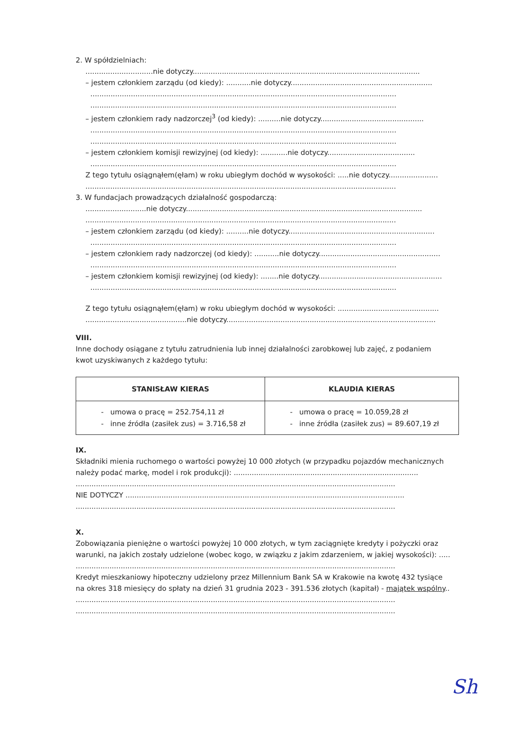2. W spółdzielniach:
..............................nie dotyczy.....................................................................................................
– jestem członkiem zarządu (od kiedy): ...........nie dotyczy...............................................................
........................................................................................................................................
........................................................................................................................................
– jestem członkiem rady nadzorczej<sup>3</sup> (od kiedy): ..........nie dotyczy..............................................
........................................................................................................................................
........................................................................................................................................
– jestem członkiem komisji rewizyjnej (od kiedy): ............nie dotyczy.......................................
........................................................................................................................................
Z tego tytułu osiągnąłem(ęłam) w roku ubiegłym dochód w wysokości: .....nie dotyczy......................
..........................................................................................................................................
3. W fundacjach prowadzących działalność gospodarczą:
...........................nie dotyczy.........................................................................................................
..........................................................................................................................................
– jestem członkiem zarządu (od kiedy): ..........nie dotyczy.................................................................
........................................................................................................................................
– jestem członkiem rady nadzorczej (od kiedy): ...........nie dotyczy......................................................
........................................................................................................................................
– jestem członkiem komisji rewizyjnej (od kiedy): ........nie dotyczy.......................................................
........................................................................................................................................
Z tego tytułu osiągnąłem(ęłam) w roku ubiegłym dochód w wysokości: .............................................
.............................................nie dotyczy.............................................................................................
VIII.
Inne dochody osiągane z tytułu zatrudnienia lub innej działalności zarobkowej lub zajęć, z podaniem
kwot uzyskiwanych z każdego tytułu:
| STANISŁAW KIERAS | KLAUDIA KIERAS |
| --- | --- |
| umowa o pracę = 252.754,11 zł inne źródła (zasiłek zus) = 3.716,58 zł | umowa o pracę = 10.059,28 zł inne źródła (zasiłek zus) = 89.607,19 zł |
IX.
Składniki mienia ruchomego o wartości powyżej 10 000 złotych (w przypadku pojazdów mechanicznych
należy podać markę, model i rok produkcji): ..................................................................................
..............................................................................................................................................
NIE DOTYCZY ............................................................................................................................
..............................................................................................................................................
X.
Zobowiązania pieniężne o wartości powyżej 10 000 złotych, w tym zaciągnięte kredyty i pożyczki oraz
warunki, na jakich zostały udzielone (wobec kogo, w związku z jakim zdarzeniem, w jakiej wysokości): .....
..............................................................................................................................................
Kredyt mieszkaniowy hipoteczny udzielony przez Millennium Bank SA w Krakowie na kwotę 432 tysiące
na okres 318 miesięcy do spłaty na dzień 31 grudnia 2023 - 391.536 złotych (kapitał) - majątek wspólny..
..............................................................................................................................................
..............................................................................................................................................
Sh